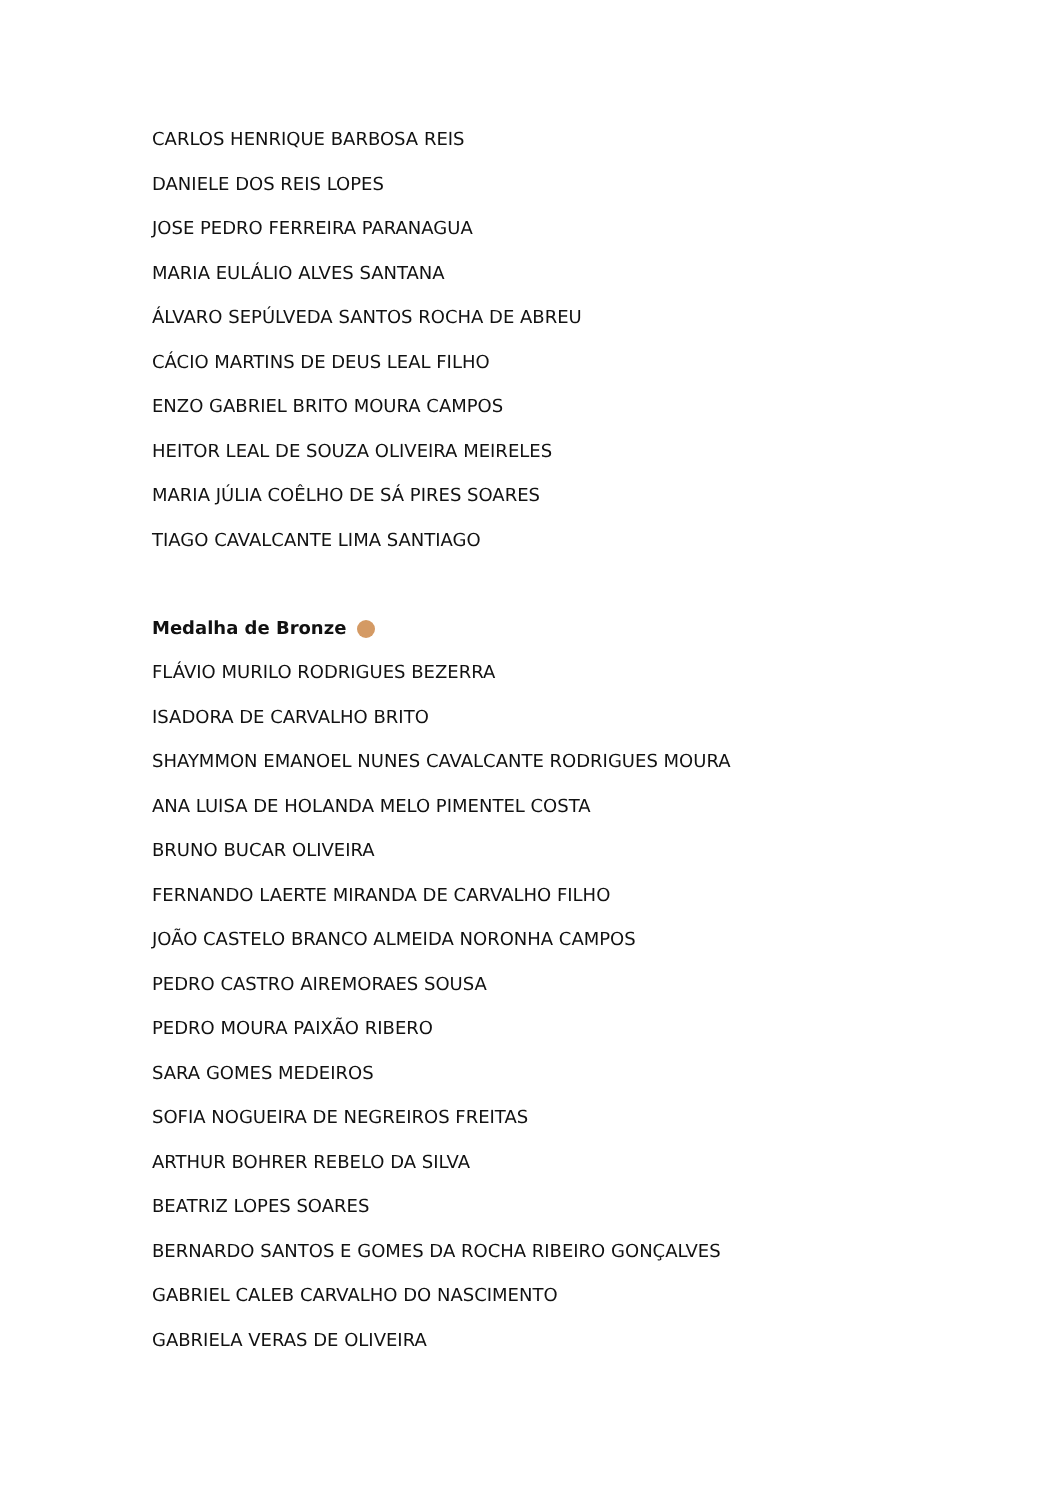CARLOS HENRIQUE BARBOSA REIS
DANIELE DOS REIS LOPES
JOSE PEDRO FERREIRA PARANAGUA
MARIA EULÁLIO ALVES SANTANA
ÁLVARO SEPÚLVEDA SANTOS ROCHA DE ABREU
CÁCIO MARTINS DE DEUS LEAL FILHO
ENZO GABRIEL BRITO MOURA CAMPOS
HEITOR LEAL DE SOUZA OLIVEIRA MEIRELES
MARIA JÚLIA COÊLHO DE SÁ PIRES SOARES
TIAGO CAVALCANTE LIMA SANTIAGO
Medalha de Bronze
FLÁVIO MURILO RODRIGUES BEZERRA
ISADORA DE CARVALHO BRITO
SHAYMMON EMANOEL NUNES CAVALCANTE RODRIGUES MOURA
ANA LUISA DE HOLANDA MELO PIMENTEL COSTA
BRUNO BUCAR OLIVEIRA
FERNANDO LAERTE MIRANDA DE CARVALHO FILHO
JOÃO CASTELO BRANCO ALMEIDA NORONHA CAMPOS
PEDRO CASTRO AIREMORAES SOUSA
PEDRO MOURA PAIXÃO RIBERO
SARA GOMES MEDEIROS
SOFIA NOGUEIRA DE NEGREIROS FREITAS
ARTHUR BOHRER REBELO DA SILVA
BEATRIZ LOPES SOARES
BERNARDO SANTOS E GOMES DA ROCHA RIBEIRO GONÇALVES
GABRIEL CALEB CARVALHO DO NASCIMENTO
GABRIELA VERAS DE OLIVEIRA